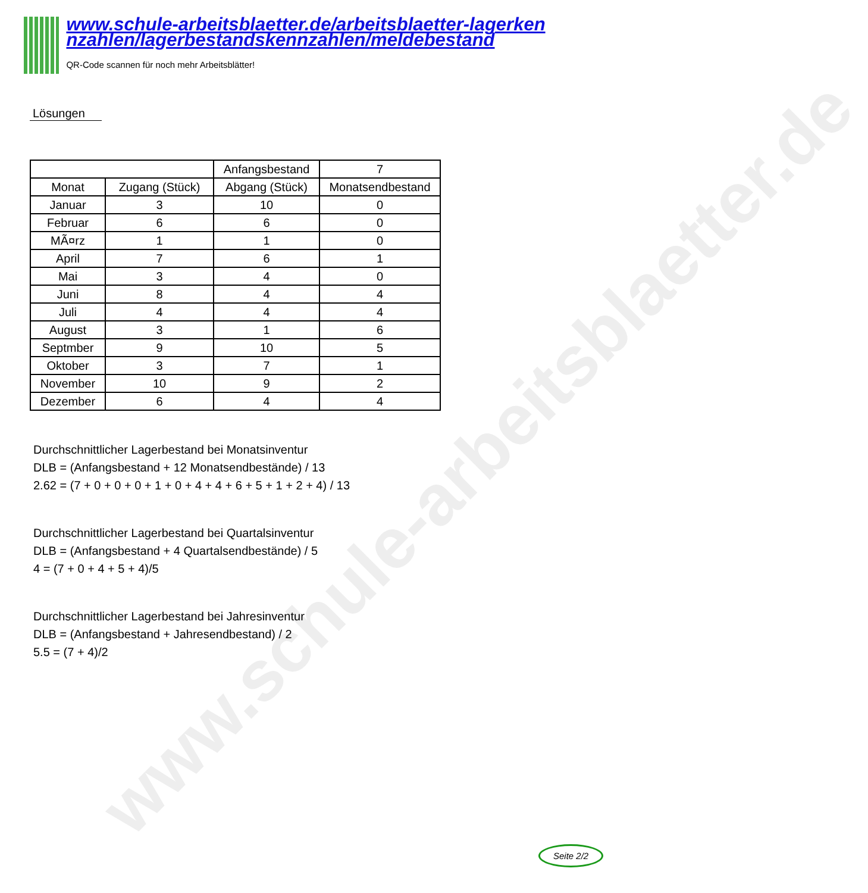www.schule-arbeitsblaetter.de
www.schule-arbeitsblaetter.de/arbeitsblaetter-lagerken nzahlen/lagerbestandskennzahlen/meldebestand
QR-Code scannen für noch mehr Arbeitsblätter!
Lösungen
| | | Anfangsbestand | 7 |
| Monat | Zugang (Stück) | Abgang (Stück) | Monatsendbestand |
| Januar | 3 | 10 | 0 |
| Februar | 6 | 6 | 0 |
| MÃ¤rz | 1 | 1 | 0 |
| April | 7 | 6 | 1 |
| Mai | 3 | 4 | 0 |
| Juni | 8 | 4 | 4 |
| Juli | 4 | 4 | 4 |
| August | 3 | 1 | 6 |
| Septmber | 9 | 10 | 5 |
| Oktober | 3 | 7 | 1 |
| November | 10 | 9 | 2 |
| Dezember | 6 | 4 | 4 |
Durchschnittlicher Lagerbestand bei Monatsinventur
DLB = (Anfangsbestand + 12 Monatsendbestände) / 13
2.62 = (7 + 0 + 0 + 0 + 1 + 0 + 4 + 4 + 6 + 5 + 1 + 2 + 4) / 13
Durchschnittlicher Lagerbestand bei Quartalsinventur
DLB = (Anfangsbestand + 4 Quartalsendbestände) / 5
4 = (7 + 0 + 4 + 5 + 4)/5
Durchschnittlicher Lagerbestand bei Jahresinventur
DLB = (Anfangsbestand + Jahresendbestand) / 2
5.5 = (7 + 4)/2
Seite 2/2